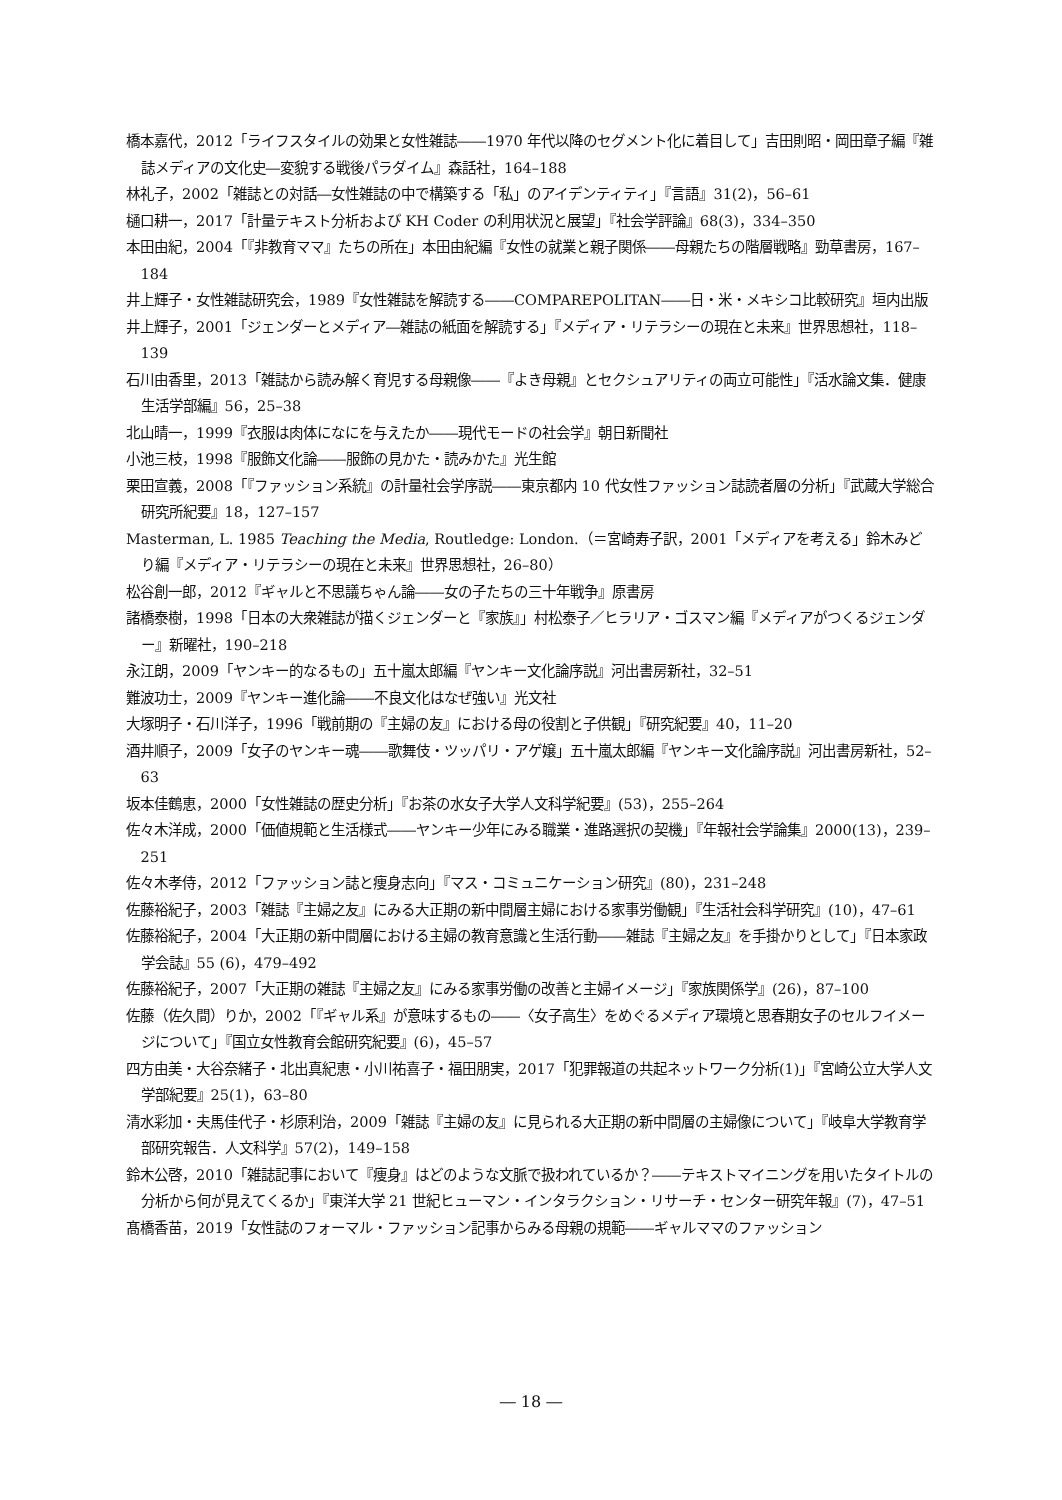橋本嘉代，2012「ライフスタイルの効果と女性雑誌――1970 年代以降のセグメント化に着目して」吉田則昭・岡田章子編『雑誌メディアの文化史―変貌する戦後パラダイム』森話社，164–188
林礼子，2002「雑誌との対話―女性雑誌の中で構築する「私」のアイデンティティ」『言語』31(2)，56–61
樋口耕一，2017「計量テキスト分析および KH Coder の利用状況と展望」『社会学評論』68(3)，334–350
本田由紀，2004「『非教育ママ』たちの所在」本田由紀編『女性の就業と親子関係――母親たちの階層戦略』勁草書房，167–184
井上輝子・女性雑誌研究会，1989『女性雑誌を解読する――COMPAREPOLITAN――日・米・メキシコ比較研究』垣内出版
井上輝子，2001「ジェンダーとメディア―雑誌の紙面を解読する」『メディア・リテラシーの現在と未来』世界思想社，118–139
石川由香里，2013「雑誌から読み解く育児する母親像――『よき母親』とセクシュアリティの両立可能性」『活水論文集．健康生活学部編』56，25–38
北山晴一，1999『衣服は肉体になにを与えたか――現代モードの社会学』朝日新聞社
小池三枝，1998『服飾文化論――服飾の見かた・読みかた』光生館
栗田宣義，2008「『ファッション系統』の計量社会学序説――東京都内 10 代女性ファッション誌読者層の分析」『武蔵大学総合研究所紀要』18，127–157
Masterman, L. 1985 Teaching the Media, Routledge: London.（＝宮崎寿子訳，2001「メディアを考える」鈴木みどり編『メディア・リテラシーの現在と未来』世界思想社，26–80）
松谷創一郎，2012『ギャルと不思議ちゃん論――女の子たちの三十年戦争』原書房
諸橋泰樹，1998「日本の大衆雑誌が描くジェンダーと『家族』」村松泰子／ヒラリア・ゴスマン編『メディアがつくるジェンダー』新曜社，190–218
永江朗，2009「ヤンキー的なるもの」五十嵐太郎編『ヤンキー文化論序説』河出書房新社，32–51
難波功士，2009『ヤンキー進化論――不良文化はなぜ強い』光文社
大塚明子・石川洋子，1996「戦前期の『主婦の友』における母の役割と子供観」『研究紀要』40，11–20
酒井順子，2009「女子のヤンキー魂――歌舞伎・ツッパリ・アゲ嬢」五十嵐太郎編『ヤンキー文化論序説』河出書房新社，52–63
坂本佳鶴恵，2000「女性雑誌の歴史分析」『お茶の水女子大学人文科学紀要』(53)，255–264
佐々木洋成，2000「価値規範と生活様式――ヤンキー少年にみる職業・進路選択の契機」『年報社会学論集』2000(13)，239–251
佐々木孝侍，2012「ファッション誌と痩身志向」『マス・コミュニケーション研究』(80)，231–248
佐藤裕紀子，2003「雑誌『主婦之友』にみる大正期の新中間層主婦における家事労働観」『生活社会科学研究』(10)，47–61
佐藤裕紀子，2004「大正期の新中間層における主婦の教育意識と生活行動――雑誌『主婦之友』を手掛かりとして」『日本家政学会誌』55 (6)，479–492
佐藤裕紀子，2007「大正期の雑誌『主婦之友』にみる家事労働の改善と主婦イメージ」『家族関係学』(26)，87–100
佐藤（佐久間）りか，2002「『ギャル系』が意味するもの――〈女子高生〉をめぐるメディア環境と思春期女子のセルフイメージについて」『国立女性教育会館研究紀要』(6)，45–57
四方由美・大谷奈緒子・北出真紀恵・小川祐喜子・福田朋実，2017「犯罪報道の共起ネットワーク分析(1)」『宮崎公立大学人文学部紀要』25(1)，63–80
清水彩加・夫馬佳代子・杉原利治，2009「雑誌『主婦の友』に見られる大正期の新中間層の主婦像について」『岐阜大学教育学部研究報告．人文科学』57(2)，149–158
鈴木公啓，2010「雑誌記事において『痩身』はどのような文脈で扱われているか？――テキストマイニングを用いたタイトルの分析から何が見えてくるか」『東洋大学 21 世紀ヒューマン・インタラクション・リサーチ・センター研究年報』(7)，47–51
髙橋香苗，2019「女性誌のフォーマル・ファッション記事からみる母親の規範――ギャルママのファッション
― 18 ―